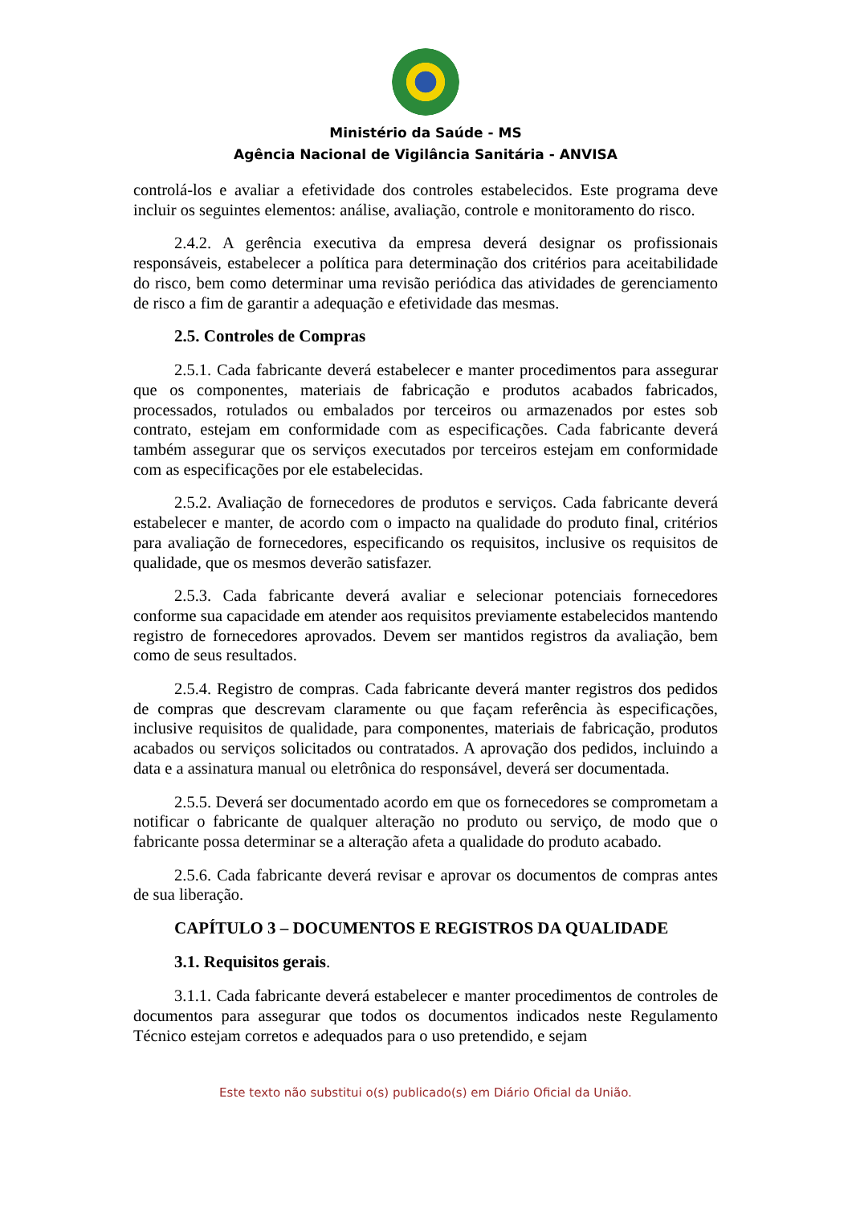Ministério da Saúde - MS
Agência Nacional de Vigilância Sanitária - ANVISA
controlá-los e avaliar a efetividade dos controles estabelecidos. Este programa deve incluir os seguintes elementos: análise, avaliação, controle e monitoramento do risco.
2.4.2. A gerência executiva da empresa deverá designar os profissionais responsáveis, estabelecer a política para determinação dos critérios para aceitabilidade do risco, bem como determinar uma revisão periódica das atividades de gerenciamento de risco a fim de garantir a adequação e efetividade das mesmas.
2.5. Controles de Compras
2.5.1. Cada fabricante deverá estabelecer e manter procedimentos para assegurar que os componentes, materiais de fabricação e produtos acabados fabricados, processados, rotulados ou embalados por terceiros ou armazenados por estes sob contrato, estejam em conformidade com as especificações. Cada fabricante deverá também assegurar que os serviços executados por terceiros estejam em conformidade com as especificações por ele estabelecidas.
2.5.2. Avaliação de fornecedores de produtos e serviços. Cada fabricante deverá estabelecer e manter, de acordo com o impacto na qualidade do produto final, critérios para avaliação de fornecedores, especificando os requisitos, inclusive os requisitos de qualidade, que os mesmos deverão satisfazer.
2.5.3. Cada fabricante deverá avaliar e selecionar potenciais fornecedores conforme sua capacidade em atender aos requisitos previamente estabelecidos mantendo registro de fornecedores aprovados. Devem ser mantidos registros da avaliação, bem como de seus resultados.
2.5.4. Registro de compras. Cada fabricante deverá manter registros dos pedidos de compras que descrevam claramente ou que façam referência às especificações, inclusive requisitos de qualidade, para componentes, materiais de fabricação, produtos acabados ou serviços solicitados ou contratados. A aprovação dos pedidos, incluindo a data e a assinatura manual ou eletrônica do responsável, deverá ser documentada.
2.5.5. Deverá ser documentado acordo em que os fornecedores se comprometam a notificar o fabricante de qualquer alteração no produto ou serviço, de modo que o fabricante possa determinar se a alteração afeta a qualidade do produto acabado.
2.5.6. Cada fabricante deverá revisar e aprovar os documentos de compras antes de sua liberação.
CAPÍTULO 3 – DOCUMENTOS E REGISTROS DA QUALIDADE
3.1. Requisitos gerais.
3.1.1. Cada fabricante deverá estabelecer e manter procedimentos de controles de documentos para assegurar que todos os documentos indicados neste Regulamento Técnico estejam corretos e adequados para o uso pretendido, e sejam
Este texto não substitui o(s) publicado(s) em Diário Oficial da União.